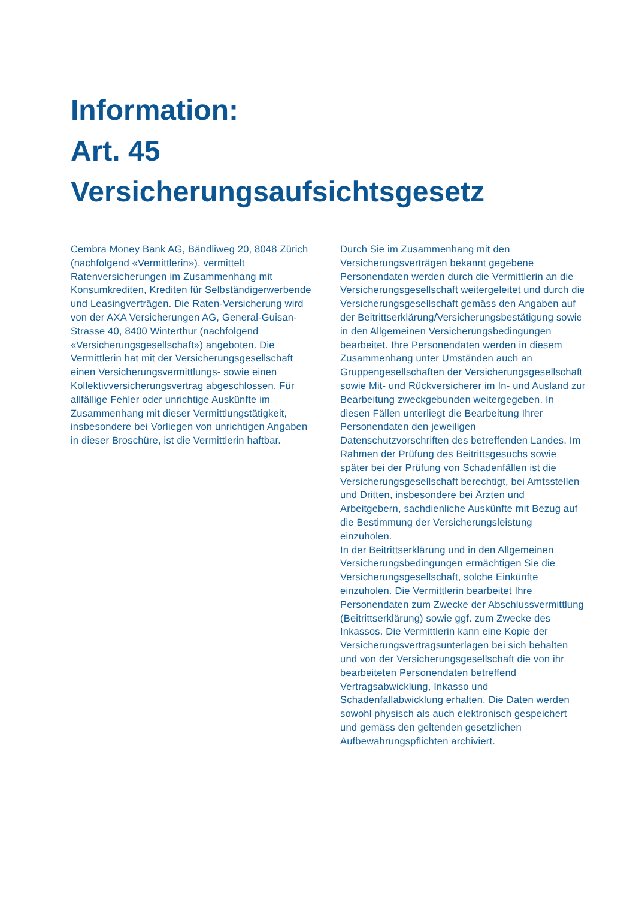Information:
Art. 45
Versicherungsaufsichtsgesetz
Cembra Money Bank AG, Bändliweg 20, 8048 Zürich (nachfolgend «Vermittlerin»), vermittelt Ratenversicherungen im Zusammenhang mit Konsumkrediten, Krediten für Selbständigerwerbende und Leasingverträgen. Die Raten-Versicherung wird von der AXA Versicherungen AG, General-Guisan-Strasse 40, 8400 Winterthur (nachfolgend «Versicherungsgesellschaft») angeboten. Die Vermittlerin hat mit der Versicherungsgesellschaft einen Versicherungsvermittlungs- sowie einen Kollektivversicherungsvertrag abgeschlossen. Für allfällige Fehler oder unrichtige Auskünfte im Zusammenhang mit dieser Vermittlungstätigkeit, insbesondere bei Vorliegen von unrichtigen Angaben in dieser Broschüre, ist die Vermittlerin haftbar.
Durch Sie im Zusammenhang mit den Versicherungsverträgen bekannt gegebene Personendaten werden durch die Vermittlerin an die Versicherungsgesellschaft weitergeleitet und durch die Versicherungsgesellschaft gemäss den Angaben auf der Beitrittserklärung/Versicherungsbestätigung sowie in den Allgemeinen Versicherungsbedingungen bearbeitet. Ihre Personendaten werden in diesem Zusammenhang unter Umständen auch an Gruppengesellschaften der Versicherungsgesellschaft sowie Mit- und Rückversicherer im In- und Ausland zur Bearbeitung zweckgebunden weitergegeben. In diesen Fällen unterliegt die Bearbeitung Ihrer Personendaten den jeweiligen Datenschutzvorschriften des betreffenden Landes. Im Rahmen der Prüfung des Beitrittsgesuchs sowie später bei der Prüfung von Schadenfällen ist die Versicherungsgesellschaft berechtigt, bei Amtsstellen und Dritten, insbesondere bei Ärzten und Arbeitgebern, sachdienliche Auskünfte mit Bezug auf die Bestimmung der Versicherungsleistung einzuholen.
In der Beitrittserklärung und in den Allgemeinen Versicherungsbedingungen ermächtigen Sie die Versicherungsgesellschaft, solche Einkünfte einzuholen. Die Vermittlerin bearbeitet Ihre Personendaten zum Zwecke der Abschlussvermittlung (Beitrittserklärung) sowie ggf. zum Zwecke des Inkassos. Die Vermittlerin kann eine Kopie der Versicherungsvertragsunterlagen bei sich behalten und von der Versicherungsgesellschaft die von ihr bearbeiteten Personendaten betreffend Vertragsabwicklung, Inkasso und Schadenfallabwicklung erhalten. Die Daten werden sowohl physisch als auch elektronisch gespeichert und gemäss den geltenden gesetzlichen Aufbewahrungspflichten archiviert.